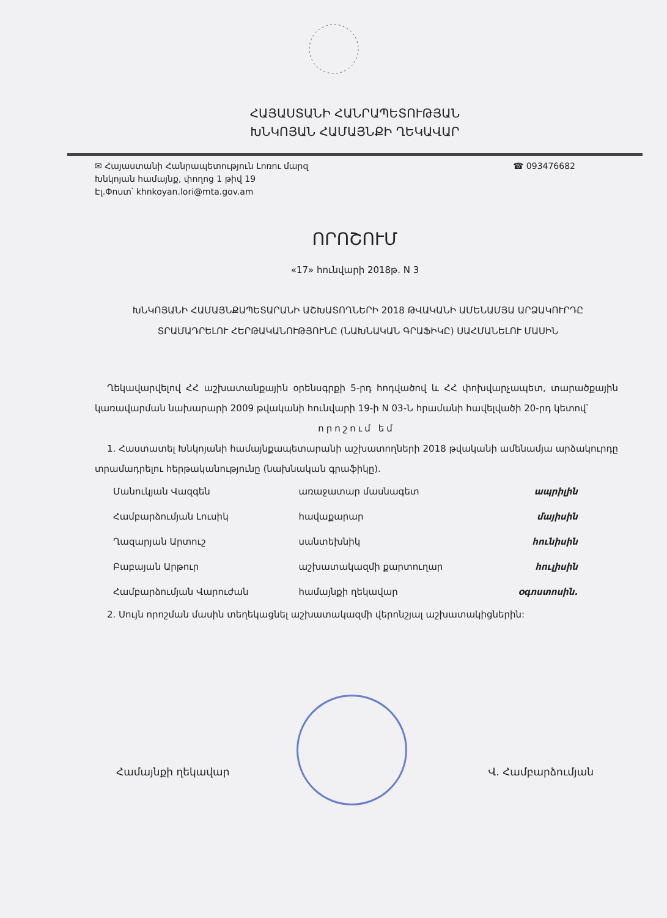ՀԱՅԱՍՏԱՆԻ ՀԱՆՐԱՊԵՏՈՒԹՅԱՆ
ԽՆԿՈՅԱՆ ՀԱՄԱՅՆՔԻ ՂԵԿԱՎԱՐ
✉ Հայաստանի Հանրապետություն Լոռու մարզ
Խնկոյան համայնք, փողոց 1 թիվ 19
Էլ.Փոստ՝ khnkoyan.lori@mta.gov.am
☎ 093476682
ՈՐՈՇՈՒՄ
«17» հունվարի 2018թ. N 3
ԽՆԿՈՅԱՆԻ ՀԱՄԱՅՆՔԱՊԵՏԱՐԱՆԻ ԱՇԽԱՏՈՂՆԵՐԻ 2018 ԹՎԱԿԱՆԻ ԱՄԵՆԱՄՅԱ ԱՐՁԱԿՈՒՐԴԸ ՏՐԱՄԱԴՐԵԼՈՒ ՀԵՐԹԱԿԱՆՈՒԹՅՈՒՆԸ (ՆԱԽՆԱԿԱՆ ԳՐԱՖԻԿԸ) ՍԱՀՄԱՆԵԼՈՒ ՄԱՍԻՆ
Ղեկավարվելով ՀՀ աշխատանքային օրենսգրքի 5-րդ հոդվածով և ՀՀ փոխվարչապետ, տարածքային կառավարման նախարարի 2009 թվականի հունվարի 19-ի N 03-Ն հրամանի հավելվածի 20-րդ կետով՝
որոշում եմ
1. Հաստատել Խնկոյանի համայնքապետարանի աշխատողների 2018 թվականի ամենամյա արձակուրդը տրամադրելու հերթականությունը (նախնական գրաֆիկը).
| Մանուկյան Վազգեն | առաջատար մասնագետ | ապրիլին |
| Համբարձումյան Լուսիկ | հավաքարար | մայիսին |
| Ղազարյան Արտուշ | սանտեխնիկ | հունիսին |
| Բաբայան Արթուր | աշխատակազմի քարտուղար | հուլիսին |
| Համբարձումյան Վարուժան | համայնքի ղեկավար | օգոստոսին. |
2. Սույն որոշման մասին տեղեկացնել աշխատակազմի վերոնշյալ աշխատակիցներին:
Համայնքի ղեկավար Վ. Համբարձումյան